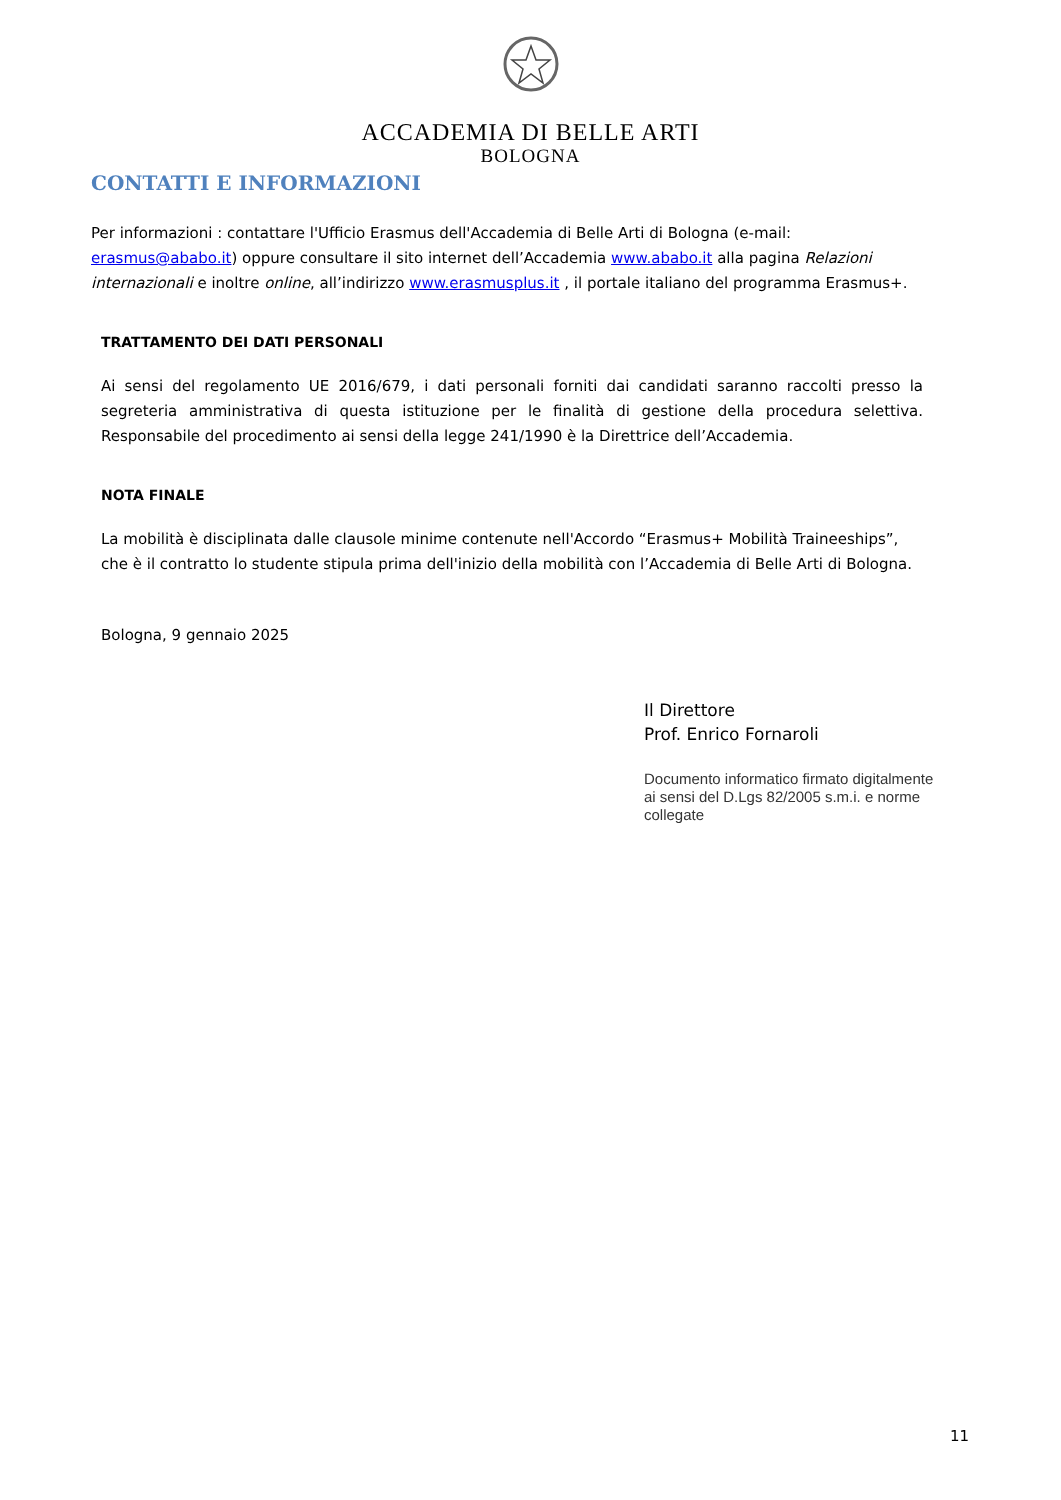ACCADEMIA DI BELLE ARTI
BOLOGNA
CONTATTI E INFORMAZIONI
Per informazioni : contattare l'Ufficio Erasmus dell'Accademia di Belle Arti di Bologna (e-mail: erasmus@ababo.it) oppure consultare il sito internet dell’Accademia www.ababo.it alla pagina Relazioni internazionali e inoltre online, all’indirizzo www.erasmusplus.it , il portale italiano del programma Erasmus+.
TRATTAMENTO DEI DATI PERSONALI
Ai sensi del regolamento UE 2016/679, i dati personali forniti dai candidati saranno raccolti presso la segreteria amministrativa di questa istituzione per le finalità di gestione della procedura selettiva. Responsabile del procedimento ai sensi della legge 241/1990 è la Direttrice dell’Accademia.
NOTA FINALE
La mobilità è disciplinata dalle clausole minime contenute nell'Accordo “Erasmus+ Mobilità Traineeships”, che è il contratto lo studente stipula prima dell'inizio della mobilità con l’Accademia di Belle Arti di Bologna.
Bologna, 9 gennaio 2025
Il Direttore
Prof. Enrico Fornaroli
Documento informatico firmato digitalmente
ai sensi del D.Lgs 82/2005 s.m.i. e norme
collegate
11